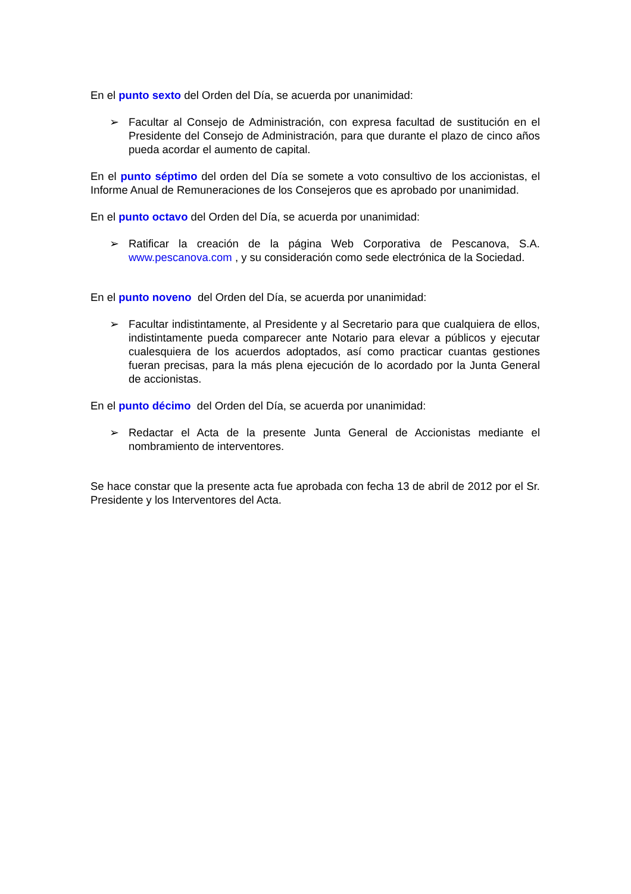En el punto sexto del Orden del Día, se acuerda por unanimidad:
➢ Facultar al Consejo de Administración, con expresa facultad de sustitución en el Presidente del Consejo de Administración, para que durante el plazo de cinco años pueda acordar el aumento de capital.
En el punto séptimo del orden del Día se somete a voto consultivo de los accionistas, el Informe Anual de Remuneraciones de los Consejeros que es aprobado por unanimidad.
En el punto octavo del Orden del Día, se acuerda por unanimidad:
➢ Ratificar la creación de la página Web Corporativa de Pescanova, S.A. www.pescanova.com , y su consideración como sede electrónica de la Sociedad.
En el punto noveno del Orden del Día, se acuerda por unanimidad:
➢ Facultar indistintamente, al Presidente y al Secretario para que cualquiera de ellos, indistintamente pueda comparecer ante Notario para elevar a públicos y ejecutar cualesquiera de los acuerdos adoptados, así como practicar cuantas gestiones fueran precisas, para la más plena ejecución de lo acordado por la Junta General de accionistas.
En el punto décimo del Orden del Día, se acuerda por unanimidad:
➢ Redactar el Acta de la presente Junta General de Accionistas mediante el nombramiento de interventores.
Se hace constar que la presente acta fue aprobada con fecha 13 de abril de 2012 por el Sr. Presidente y los Interventores del Acta.